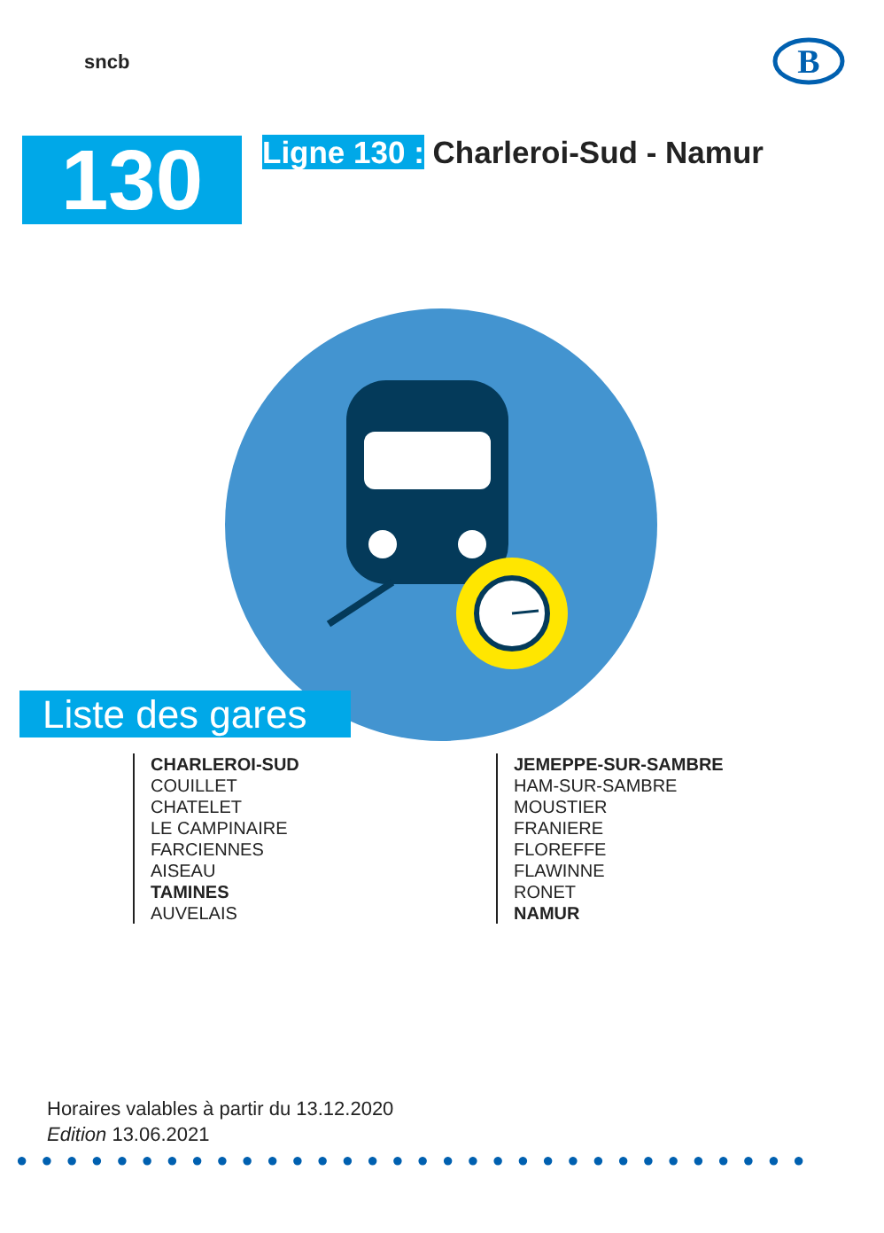sncb
B
130
Ligne 130 : Charleroi-Sud - Namur
Liste des gares
CHARLEROI-SUD
COUILLET
CHATELET
LE CAMPINAIRE
FARCIENNES
AISEAU
TAMINES
AUVELAIS
JEMEPPE-SUR-SAMBRE
HAM-SUR-SAMBRE
MOUSTIER
FRANIERE
FLOREFFE
FLAWINNE
RONET
NAMUR
Horaires valables à partir du 13.12.2020
Edition 13.06.2021
●●●●●●●●●●●●●●●●●●●●●●●●●●●●●●●●